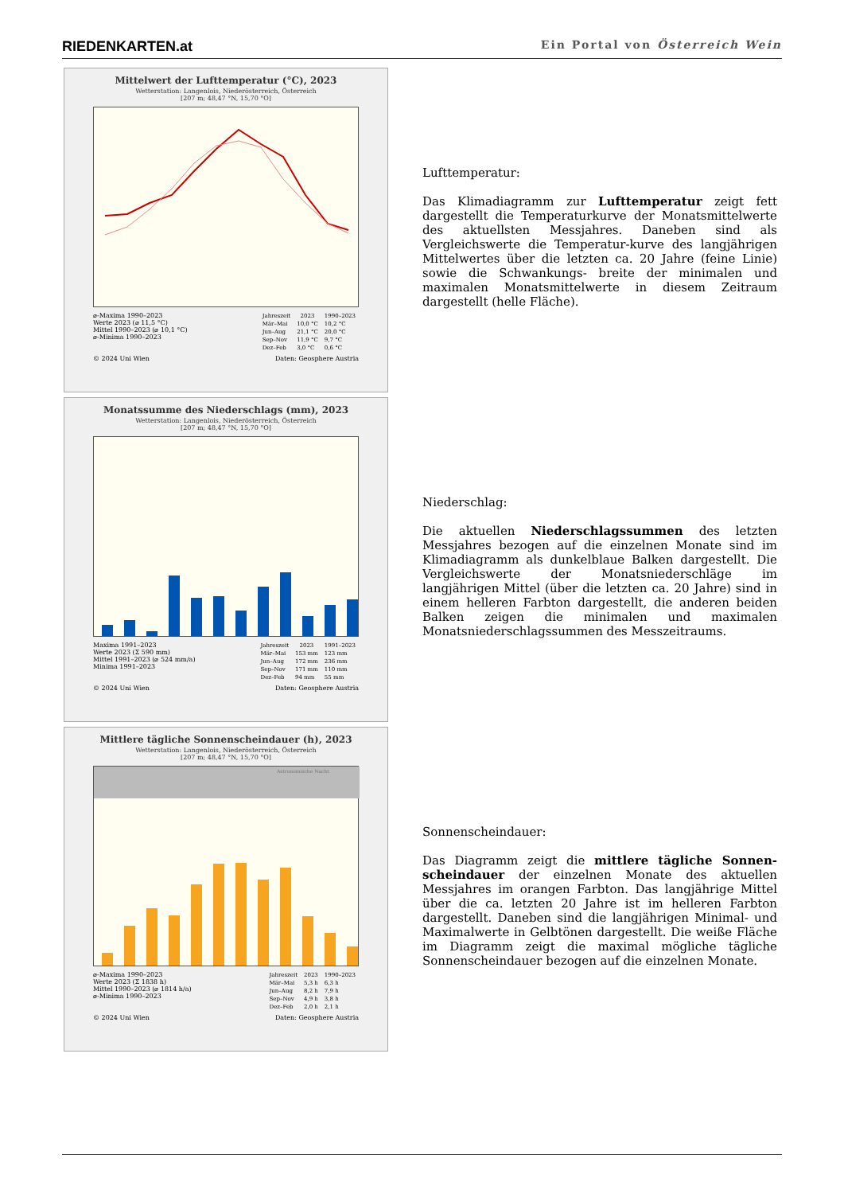RIEDENKARTEN.at Ein Portal von Österreich Wein
Mittelwert der Lufttemperatur (°C), 2023
Wetterstation: Langenlois, Niederösterreich, Österreich
[207 m; 48,47 °N, 15,70 °O]
⌀-Maxima 1990–2023
Werte 2023 (⌀ 11,5 °C)
Mittel 1990–2023 (⌀ 10,1 °C)
⌀-Minima 1990–2023
| Jahreszeit | 2023 | 1990–2023 |
| --- | --- | --- |
| Mär–Mai | 10,0 °C | 10,2 °C |
| Jun–Aug | 21,1 °C | 20,0 °C |
| Sep–Nov | 11,9 °C | 9,7 °C |
| Dez–Feb | 3,0 °C | 0,6 °C |
© 2024 Uni Wien Daten: Geosphere Austria
Monatssumme des Niederschlags (mm), 2023
Wetterstation: Langenlois, Niederösterreich, Österreich
[207 m; 48,47 °N, 15,70 °O]
Maxima 1991–2023
Werte 2023 (Σ 590 mm)
Mittel 1991–2023 (⌀ 524 mm/a)
Minima 1991–2023
| Jahreszeit | 2023 | 1991–2023 |
| --- | --- | --- |
| Mär–Mai | 153 mm | 123 mm |
| Jun–Aug | 172 mm | 236 mm |
| Sep–Nov | 171 mm | 110 mm |
| Dez–Feb | 94 mm | 55 mm |
© 2024 Uni Wien Daten: Geosphere Austria
Mittlere tägliche Sonnenscheindauer (h), 2023
Wetterstation: Langenlois, Niederösterreich, Österreich
[207 m; 48,47 °N, 15,70 °O]
Astronomische Nacht
⌀-Maxima 1990–2023
Werte 2023 (Σ 1838 h)
Mittel 1990–2023 (⌀ 1814 h/a)
⌀-Minima 1990–2023
| Jahreszeit | 2023 | 1990–2023 |
| --- | --- | --- |
| Mär–Mai | 5,3 h | 6,3 h |
| Jun–Aug | 8,2 h | 7,9 h |
| Sep–Nov | 4,9 h | 3,8 h |
| Dez–Feb | 2,0 h | 2,1 h |
© 2024 Uni Wien Daten: Geosphere Austria
Lufttemperatur:
Das Klimadiagramm zur Lufttemperatur zeigt fett dargestellt die Temperaturkurve der Monatsmittelwerte des aktuellsten Messjahres. Daneben sind als Vergleichswerte die Temperatur-kurve des langjährigen Mittelwertes über die letzten ca. 20 Jahre (feine Linie) sowie die Schwankungs- breite der minimalen und maximalen Monatsmittelwerte in diesem Zeitraum dargestellt (helle Fläche).
Niederschlag:
Die aktuellen Niederschlagssummen des letzten Messjahres bezogen auf die einzelnen Monate sind im Klimadiagramm als dunkelblaue Balken dargestellt. Die Vergleichswerte der Monatsniederschläge im langjährigen Mittel (über die letzten ca. 20 Jahre) sind in einem helleren Farbton dargestellt, die anderen beiden Balken zeigen die minimalen und maximalen Monatsniederschlagssummen des Messzeitraums.
Sonnenscheindauer:
Das Diagramm zeigt die mittlere tägliche Sonnen- scheindauer der einzelnen Monate des aktuellen Messjahres im orangen Farbton. Das langjährige Mittel über die ca. letzten 20 Jahre ist im helleren Farbton dargestellt. Daneben sind die langjährigen Minimal- und Maximalwerte in Gelbtönen dargestellt. Die weiße Fläche im Diagramm zeigt die maximal mögliche tägliche Sonnenscheindauer bezogen auf die einzelnen Monate.